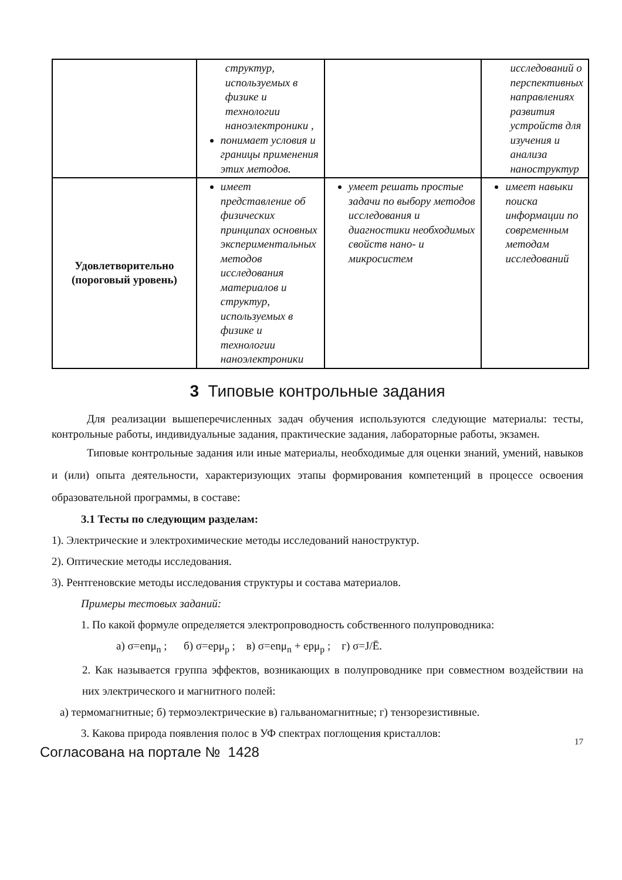| | структур, используемых в физике и технологии наноэлектроники , понимает условия и границы применения этих методов. | | исследований о перспективных направлениях развития устройств для изучения и анализа наноструктур |
| Удовлетворительно (пороговый уровень) | имеет представление об физических принципах основных экспериментальных методов исследования материалов и структур, используемых в физике и технологии наноэлектроники | умеет решать простые задачи по выбору методов исследования и диагностики необходимых свойств нано- и микросистем | имеет навыки поиска информации по современным методам исследований |
3 Типовые контрольные задания
Для реализации вышеперечисленных задач обучения используются следующие материалы: тесты, контрольные работы, индивидуальные задания, практические задания, лабораторные работы, экзамен.
Типовые контрольные задания или иные материалы, необходимые для оценки знаний, умений, навыков и (или) опыта деятельности, характеризующих этапы формирования компетенций в процессе освоения образовательной программы, в составе:
3.1 Тесты по следующим разделам:
1). Электрические и электрохимические методы исследований наноструктур.
2). Оптические методы исследования.
3). Рентгеновские методы исследования структуры и состава материалов.
Примеры тестовых заданий:
1. По какой формуле определяется электропроводность собственного полупроводника:
а) σ=enμ<sub>n</sub> ; б) σ=epμ<sub>p</sub> ; в) σ=enμ<sub>n</sub> + epμ<sub>p</sub> ; г) σ=J/Ē.
2. Как называется группа эффектов, возникающих в полупроводнике при совместном воздействии на них электрического и магнитного полей:
а) термомагнитные; б) термоэлектрические в) гальваномагнитные; г) тензорезистивные.
3. Какова природа появления полос в УФ спектрах поглощения кристаллов:
17
Согласована на портале № 1428